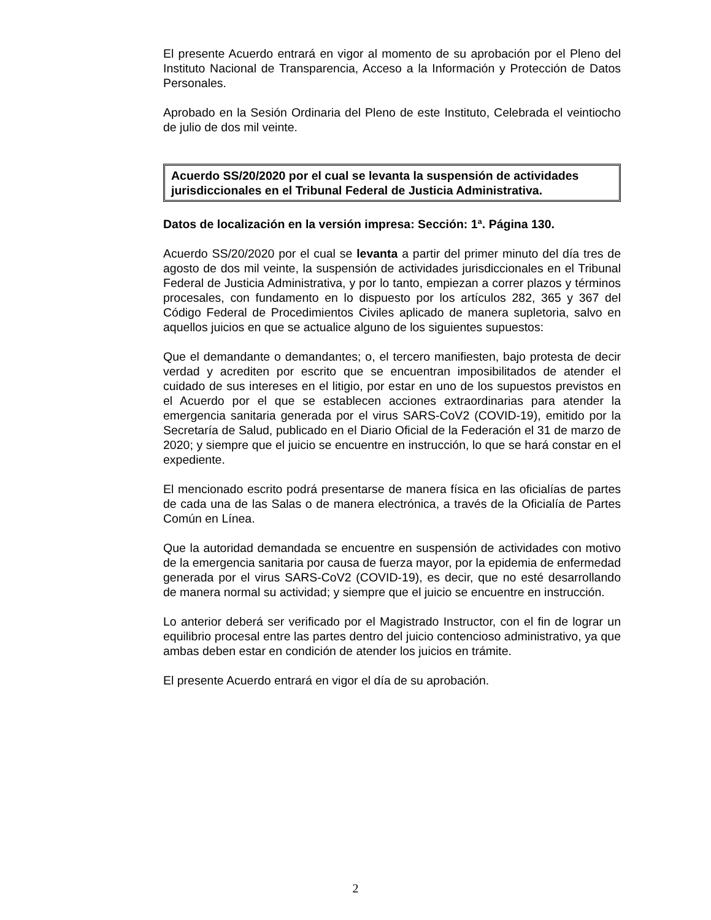El presente Acuerdo entrará en vigor al momento de su aprobación por el Pleno del Instituto Nacional de Transparencia, Acceso a la Información y Protección de Datos Personales.
Aprobado en la Sesión Ordinaria del Pleno de este Instituto, Celebrada el veintiocho de julio de dos mil veinte.
Acuerdo SS/20/2020 por el cual se levanta la suspensión de actividades jurisdiccionales en el Tribunal Federal de Justicia Administrativa.
Datos de localización en la versión impresa: Sección: 1ª. Página 130.
Acuerdo SS/20/2020 por el cual se levanta a partir del primer minuto del día tres de agosto de dos mil veinte, la suspensión de actividades jurisdiccionales en el Tribunal Federal de Justicia Administrativa, y por lo tanto, empiezan a correr plazos y términos procesales, con fundamento en lo dispuesto por los artículos 282, 365 y 367 del Código Federal de Procedimientos Civiles aplicado de manera supletoria, salvo en aquellos juicios en que se actualice alguno de los siguientes supuestos:
Que el demandante o demandantes; o, el tercero manifiesten, bajo protesta de decir verdad y acrediten por escrito que se encuentran imposibilitados de atender el cuidado de sus intereses en el litigio, por estar en uno de los supuestos previstos en el Acuerdo por el que se establecen acciones extraordinarias para atender la emergencia sanitaria generada por el virus SARS-CoV2 (COVID-19), emitido por la Secretaría de Salud, publicado en el Diario Oficial de la Federación el 31 de marzo de 2020; y siempre que el juicio se encuentre en instrucción, lo que se hará constar en el expediente.
El mencionado escrito podrá presentarse de manera física en las oficialías de partes de cada una de las Salas o de manera electrónica, a través de la Oficialía de Partes Común en Línea.
Que la autoridad demandada se encuentre en suspensión de actividades con motivo de la emergencia sanitaria por causa de fuerza mayor, por la epidemia de enfermedad generada por el virus SARS-CoV2 (COVID-19), es decir, que no esté desarrollando de manera normal su actividad; y siempre que el juicio se encuentre en instrucción.
Lo anterior deberá ser verificado por el Magistrado Instructor, con el fin de lograr un equilibrio procesal entre las partes dentro del juicio contencioso administrativo, ya que ambas deben estar en condición de atender los juicios en trámite.
El presente Acuerdo entrará en vigor el día de su aprobación.
2